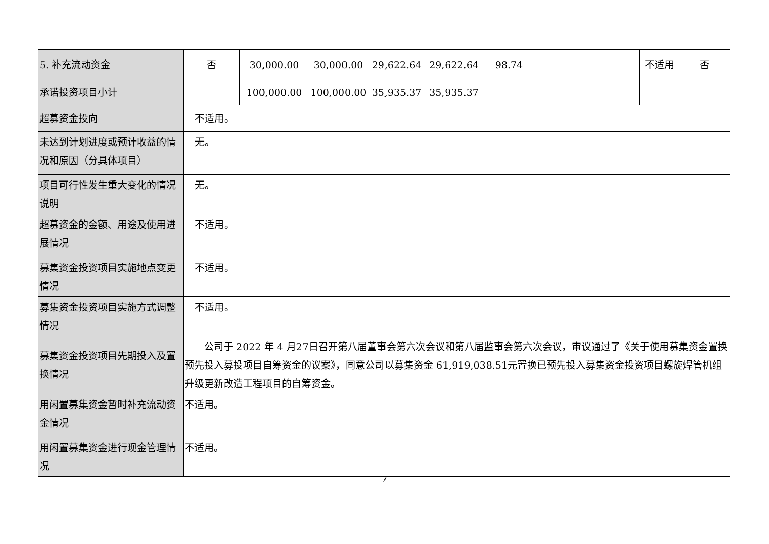| 5. 补充流动资金 | 否 | 30,000.00 | 30,000.00 | 29,622.64 | 29,622.64 | 98.74 | | | 不适用 | 否 |
| 承诺投资项目小计 | | 100,000.00 | 100,000.00 | 35,935.37 | 35,935.37 | | | | | |
| 超募资金投向 | 不适用。 | | | | | | | | | |
| 未达到计划进度或预计收益的情况和原因（分具体项目） | 无。 | | | | | | | | | |
| 项目可行性发生重大变化的情况说明 | 无。 | | | | | | | | | |
| 超募资金的金额、用途及使用进展情况 | 不适用。 | | | | | | | | | |
| 募集资金投资项目实施地点变更情况 | 不适用。 | | | | | | | | | |
| 募集资金投资项目实施方式调整情况 | 不适用。 | | | | | | | | | |
| 募集资金投资项目先期投入及置换情况 | 公司于 2022 年 4 月27日召开第八届董事会第六次会议和第八届监事会第六次会议，审议通过了《关于使用募集资金置换预先投入募投项目自筹资金的议案》，同意公司以募集资金 61,919,038.51元置换已预先投入募集资金投资项目螺旋焊管机组升级更新改造工程项目的自筹资金。 | | | | | | | | | |
| 用闲置募集资金暂时补充流动资金情况 | 不适用。 | | | | | | | | | |
| 用闲置募集资金进行现金管理情况 | 不适用。 | | | | | | | | | |
7